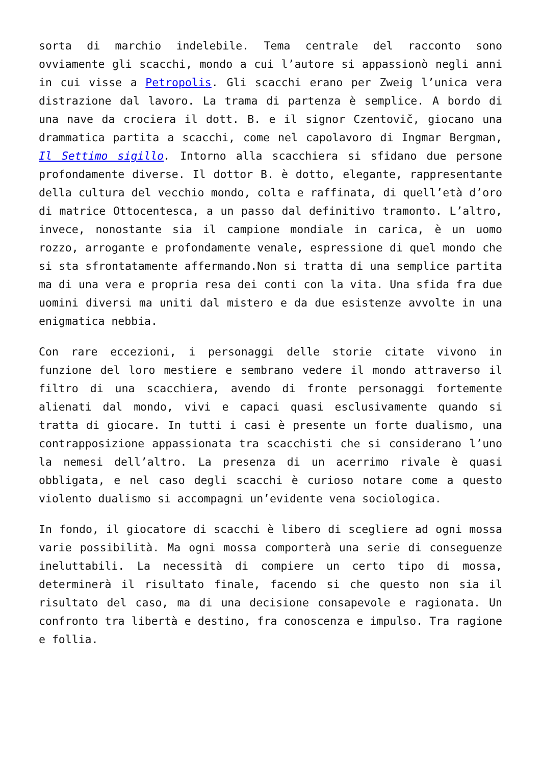sorta di marchio indelebile. Tema centrale del racconto sono ovviamente gli scacchi, mondo a cui l’autore si appassionò negli anni in cui visse a Petropolis. Gli scacchi erano per Zweig l’unica vera distrazione dal lavoro. La trama di partenza è semplice. A bordo di una nave da crociera il dott. B. e il signor Czentovič, giocano una drammatica partita a scacchi, come nel capolavoro di Ingmar Bergman, Il Settimo sigillo. Intorno alla scacchiera si sfidano due persone profondamente diverse. Il dottor B. è dotto, elegante, rappresentante della cultura del vecchio mondo, colta e raffinata, di quell’età d’oro di matrice Ottocentesca, a un passo dal definitivo tramonto. L’altro, invece, nonostante sia il campione mondiale in carica, è un uomo rozzo, arrogante e profondamente venale, espressione di quel mondo che si sta sfrontatamente affermando.Non si tratta di una semplice partita ma di una vera e propria resa dei conti con la vita. Una sfida fra due uomini diversi ma uniti dal mistero e da due esistenze avvolte in una enigmatica nebbia.
Con rare eccezioni, i personaggi delle storie citate vivono in funzione del loro mestiere e sembrano vedere il mondo attraverso il filtro di una scacchiera, avendo di fronte personaggi fortemente alienati dal mondo, vivi e capaci quasi esclusivamente quando si tratta di giocare. In tutti i casi è presente un forte dualismo, una contrapposizione appassionata tra scacchisti che si considerano l’uno la nemesi dell’altro. La presenza di un acerrimo rivale è quasi obbligata, e nel caso degli scacchi è curioso notare come a questo violento dualismo si accompagni un’evidente vena sociologica.
In fondo, il giocatore di scacchi è libero di scegliere ad ogni mossa varie possibilità. Ma ogni mossa comporterà una serie di conseguenze ineluttabili. La necessità di compiere un certo tipo di mossa, determinerà il risultato finale, facendo si che questo non sia il risultato del caso, ma di una decisione consapevole e ragionata. Un confronto tra libertà e destino, fra conoscenza e impulso. Tra ragione e follia.